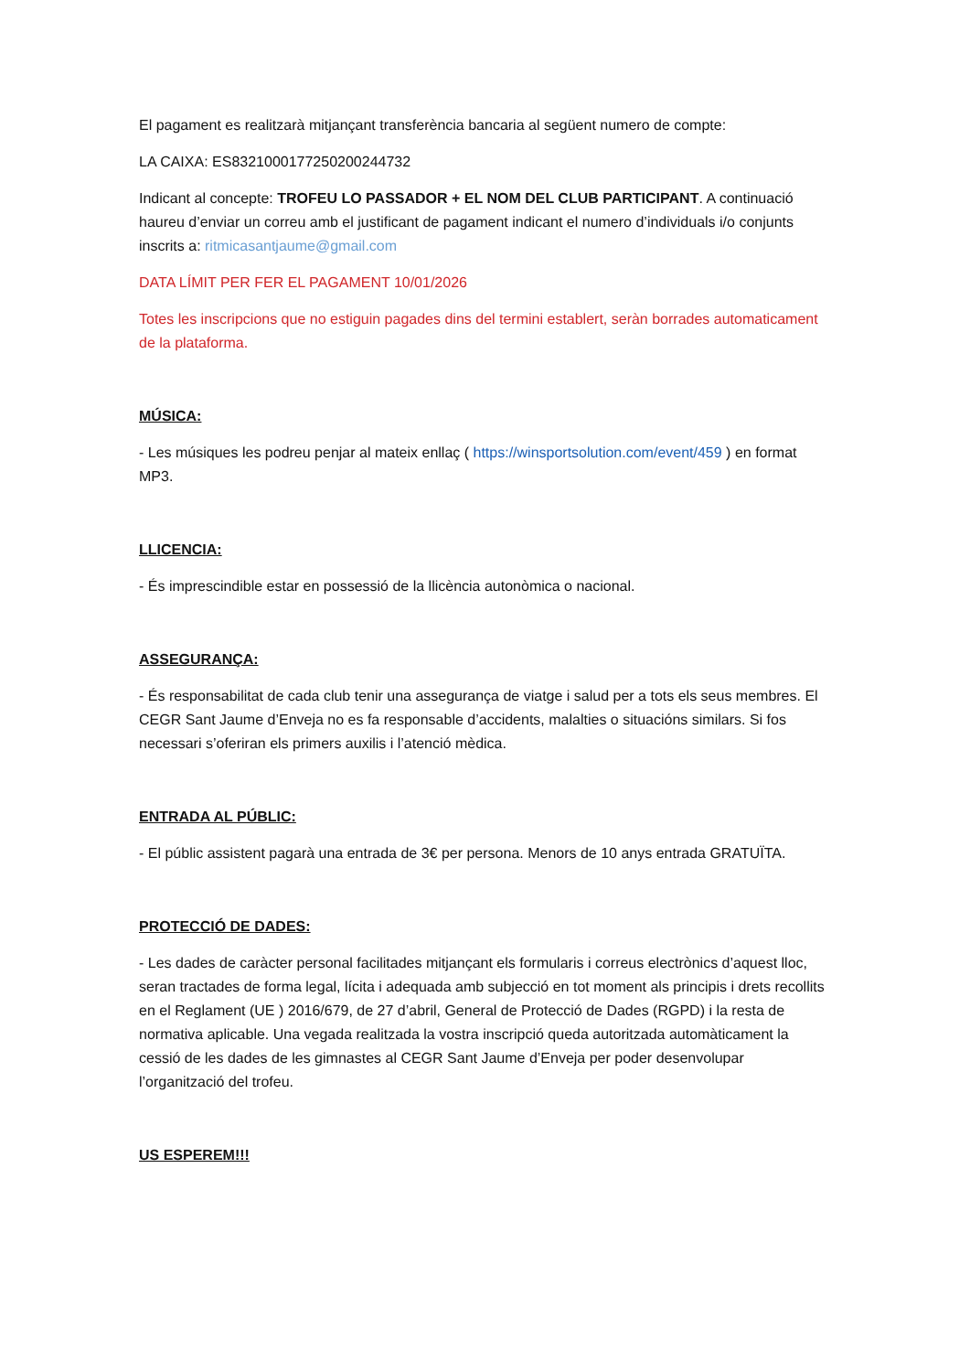El pagament es realitzarà mitjançant transferència bancaria al següent numero de compte:
LA CAIXA: ES8321000177250200244732
Indicant al concepte: TROFEU LO PASSADOR + EL NOM DEL CLUB PARTICIPANT. A continuació haureu d’enviar un correu amb el justificant de pagament indicant el numero d’individuals i/o conjunts inscrits a: ritmicasantjaume@gmail.com
DATA LÍMIT PER FER EL PAGAMENT 10/01/2026
Totes les inscripcions que no estiguin pagades dins del termini establert, seràn borrades automaticament de la plataforma.
MÚSICA:
- Les músiques les podreu penjar al mateix enllaç ( https://winsportsolution.com/event/459 ) en format MP3.
LLICENCIA:
- És imprescindible estar en possessió de la llicència autonòmica o nacional.
ASSEGURANÇA:
- És responsabilitat de cada club tenir una assegurança de viatge i salud per a tots els seus membres. El CEGR Sant Jaume d’Enveja no es fa responsable d’accidents, malalties o situacións similars. Si fos necessari s’oferiran els primers auxilis i l’atenció mèdica.
ENTRADA AL PÚBLIC:
- El públic assistent pagarà una entrada de 3€ per persona. Menors de 10 anys entrada GRATUÏTA.
PROTECCIÓ DE DADES:
- Les dades de caràcter personal facilitades mitjançant els formularis i correus electrònics d’aquest lloc, seran tractades de forma legal, lícita i adequada amb subjecció en tot moment als principis i drets recollits en el Reglament (UE ) 2016/679, de 27 d’abril, General de Protecció de Dades (RGPD) i la resta de normativa aplicable. Una vegada realitzada la vostra inscripció queda autoritzada automàticament la cessió de les dades de les gimnastes al CEGR Sant Jaume d’Enveja per poder desenvolupar l’organització del trofeu.
US ESPEREM!!!